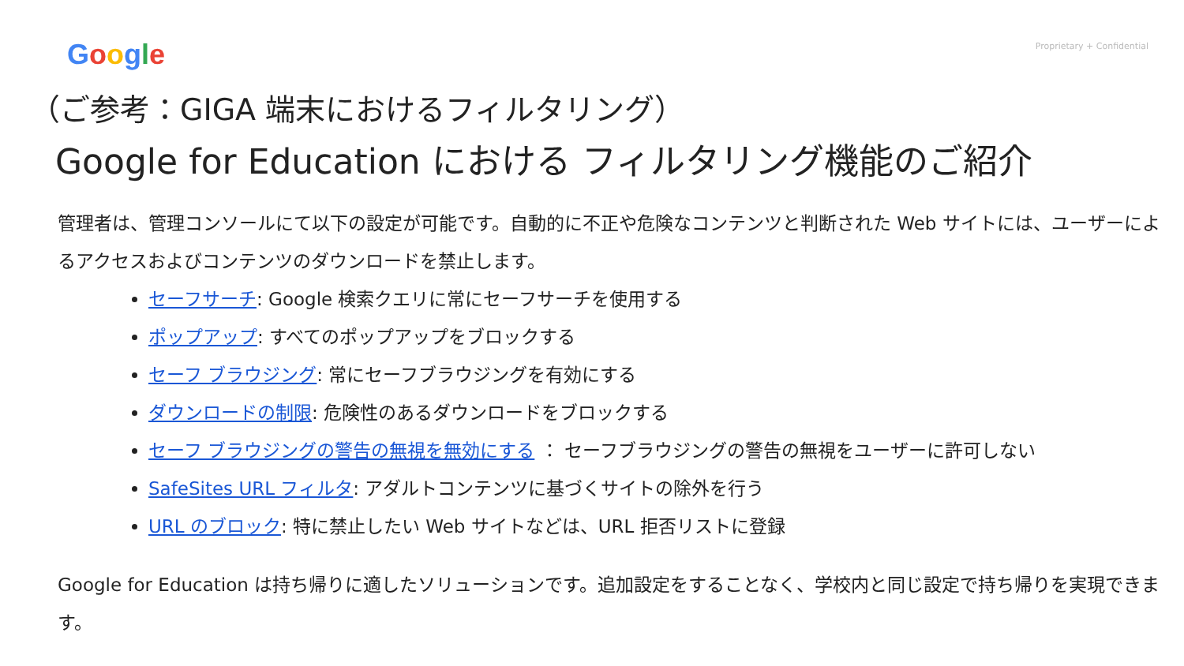Google
Proprietary + Confidential
（ご参考：GIGA 端末におけるフィルタリング）
Google for Education における フィルタリング機能のご紹介
管理者は、管理コンソールにて以下の設定が可能です。自動的に不正や危険なコンテンツと判断された Web サイトには、ユーザーによるアクセスおよびコンテンツのダウンロードを禁止します。
セーフサーチ: Google 検索クエリに常にセーフサーチを使用する
ポップアップ: すべてのポップアップをブロックする
セーフ ブラウジング: 常にセーフブラウジングを有効にする
ダウンロードの制限: 危険性のあるダウンロードをブロックする
セーフ ブラウジングの警告の無視を無効にする ： セーフブラウジングの警告の無視をユーザーに許可しない
SafeSites URL フィルタ: アダルトコンテンツに基づくサイトの除外を行う
URL のブロック: 特に禁止したい Web サイトなどは、URL 拒否リストに登録
Google for Education は持ち帰りに適したソリューションです。追加設定をすることなく、学校内と同じ設定で持ち帰りを実現できます。